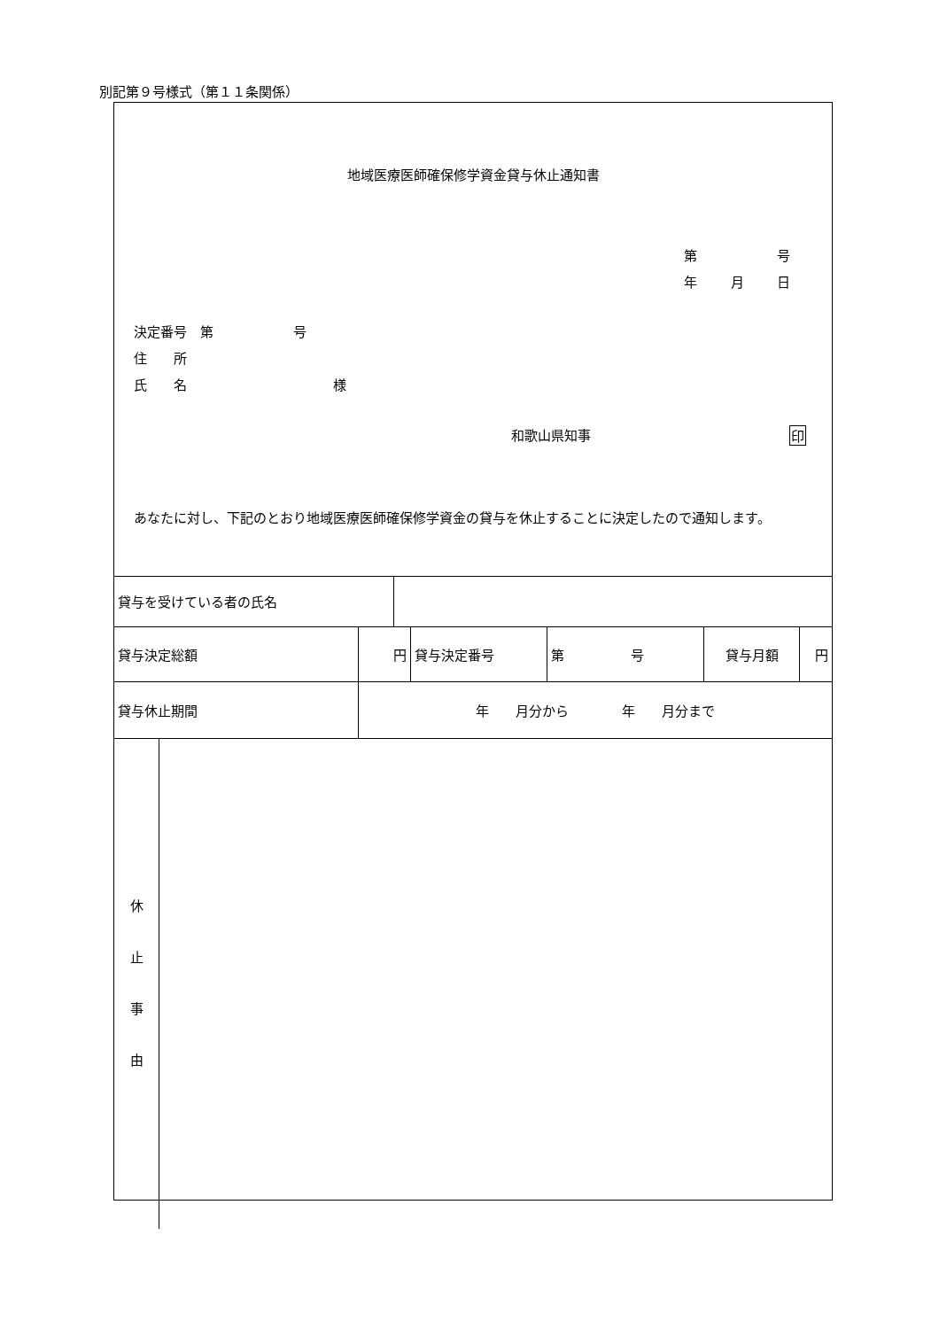別記第９号様式（第１１条関係）
地域医療医師確保修学資金貸与休止通知書
第 号
年 月 日
決定番号　第　　　　　　号
住　　所
氏　　名　　　　　　　　　　　様
和歌山県知事 印
あなたに対し、下記のとおり地域医療医師確保修学資金の貸与を休止することに決定したので通知します。
| 貸与を受けている者の氏名 | | | | | | | |
| 貸与決定総額 | | 円 | | 貸与決定番号 | 第 号 | 貸与月額 | 円 |
| 貸与休止期間 | | 年 月分から 年 月分まで | | | | | |
| 休 止 事 由 | | | | | | | |